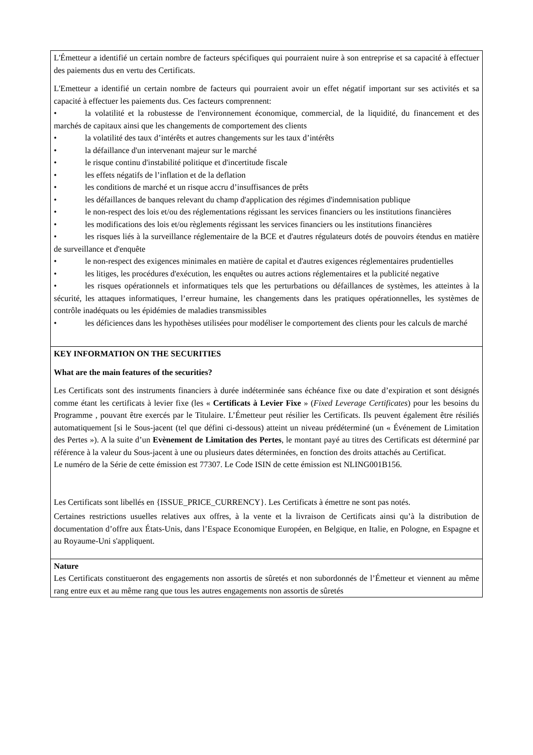L'Émetteur a identifié un certain nombre de facteurs spécifiques qui pourraient nuire à son entreprise et sa capacité à effectuer des paiements dus en vertu des Certificats.
L'Emetteur a identifié un certain nombre de facteurs qui pourraient avoir un effet négatif important sur ses activités et sa capacité à effectuer les paiements dus. Ces facteurs comprennent:
• la volatilité et la robustesse de l'environnement économique, commercial, de la liquidité, du financement et des marchés de capitaux ainsi que les changements de comportement des clients
• la volatilité des taux d’intérêts et autres changements sur les taux d’intérêts
• la défaillance d'un intervenant majeur sur le marché
• le risque continu d'instabilité politique et d'incertitude fiscale
• les effets négatifs de l’inflation et de la deflation
• les conditions de marché et un risque accru d’insuffisances de prêts
• les défaillances de banques relevant du champ d'application des régimes d'indemnisation publique
• le non-respect des lois et/ou des réglementations régissant les services financiers ou les institutions financières
• les modifications des lois et/ou règlements régissant les services financiers ou les institutions financières
• les risques liés à la surveillance réglementaire de la BCE et d'autres régulateurs dotés de pouvoirs étendus en matière de surveillance et d'enquête
• le non-respect des exigences minimales en matière de capital et d'autres exigences réglementaires prudentielles
• les litiges, les procédures d'exécution, les enquêtes ou autres actions réglementaires et la publicité negative
• les risques opérationnels et informatiques tels que les perturbations ou défaillances de systèmes, les atteintes à la sécurité, les attaques informatiques, l’erreur humaine, les changements dans les pratiques opérationnelles, les systèmes de contrôle inadéquats ou les épidémies de maladies transmissibles
• les déficiences dans les hypothèses utilisées pour modéliser le comportement des clients pour les calculs de marché
KEY INFORMATION ON THE SECURITIES
What are the main features of the securities?
Les Certificats sont des instruments financiers à durée indéterminée sans échéance fixe ou date d’expiration et sont désignés comme étant les certificats à levier fixe (les « Certificats à Levier Fixe » (Fixed Leverage Certificates) pour les besoins du Programme , pouvant être exercés par le Titulaire. L’Émetteur peut résilier les Certificats. Ils peuvent également être résiliés automatiquement [si le Sous-jacent (tel que défini ci-dessous) atteint un niveau prédéterminé (un « Événement de Limitation des Pertes »). A la suite d’un Evènement de Limitation des Pertes, le montant payé au titres des Certificats est déterminé par référence à la valeur du Sous-jacent à une ou plusieurs dates déterminées, en fonction des droits attachés au Certificat.
Le numéro de la Série de cette émission est 77307. Le Code ISIN de cette émission est NLING001B156.
Les Certificats sont libellés en {ISSUE_PRICE_CURRENCY}. Les Certificats à émettre ne sont pas notés.
Certaines restrictions usuelles relatives aux offres, à la vente et la livraison de Certificats ainsi qu’à la distribution de documentation d’offre aux États-Unis, dans l’Espace Economique Européen, en Belgique, en Italie, en Pologne, en Espagne et au Royaume-Uni s'appliquent.
Nature
Les Certificats constitueront des engagements non assortis de sûretés et non subordonnés de l’Émetteur et viennent au même rang entre eux et au même rang que tous les autres engagements non assortis de sûretés